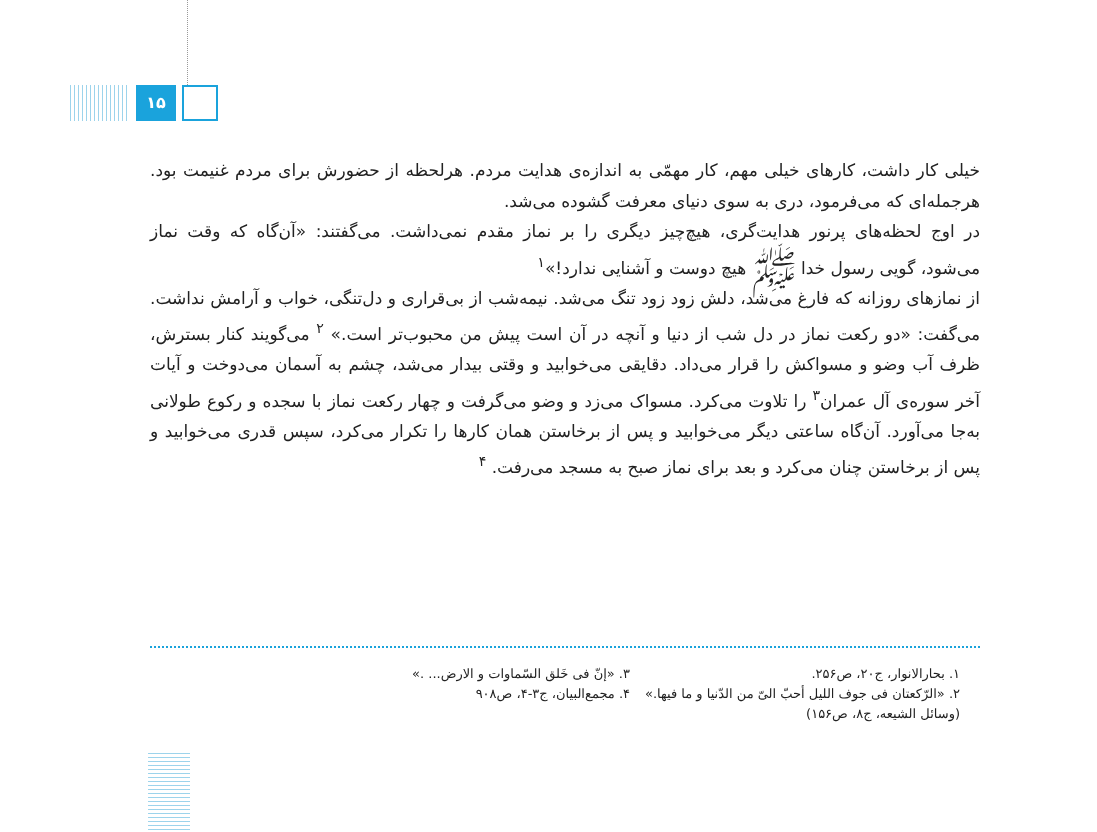۱۵
خیلی کار داشت، کارهای خیلی مهم، کار مهمّی به اندازه‌ی هدایت مردم. هرلحظه از حضورش برای مردم غنیمت بود. هرجمله‌ای که می‌فرمود، دری به سوی دنیای معرفت گشوده می‌شد.
در اوج لحظه‌های پرنور هدایت‌گری، هیچ‌چیز دیگری را بر نماز مقدم نمی‌داشت. می‌گفتند: «آن‌گاه که وقت نماز می‌شود، گویی رسول خدا ﷺ هیچ دوست و آشنایی ندارد!»<sup>۱</sup>
از نمازهای روزانه که فارغ می‌شد، دلش زود زود تنگ می‌شد. نیمه‌شب از بی‌قراری و دل‌تنگی، خواب و آرامش نداشت. می‌گفت: «دو رکعت نماز در دل شب از دنیا و آنچه در آن است پیش من محبوب‌تر است.» <sup>۲</sup> می‌گویند کنار بسترش، ظرف آب وضو و مسواکش را قرار می‌داد. دقایقی می‌خوابید و وقتی بیدار می‌شد، چشم به آسمان می‌دوخت و آیات آخر سوره‌ی آل عمران<sup>۳</sup> را تلاوت می‌کرد. مسواک می‌زد و وضو می‌گرفت و چهار رکعت نماز با سجده و رکوع طولانی به‌جا می‌آورد. آن‌گاه ساعتی دیگر می‌خوابید و پس از برخاستن همان کارها را تکرار می‌کرد، سپس قدری می‌خوابید و پس از برخاستن چنان می‌کرد و بعد برای نماز صبح به مسجد می‌رفت. <sup>۴</sup>
۱. بحارالانوار، ج۲۰، ص۲۵۶.
۳. «إنّ فی خَلق السّماوات و الارض... .»
۲. «الرّکعتان فی جوف اللیل أحبّ الیّ من الدّنیا و ما فیها.» (وسائل الشیعه، ج۸، ص۱۵۶)
۴. مجمع‌البیان، ج۳-۴، ص۹۰۸